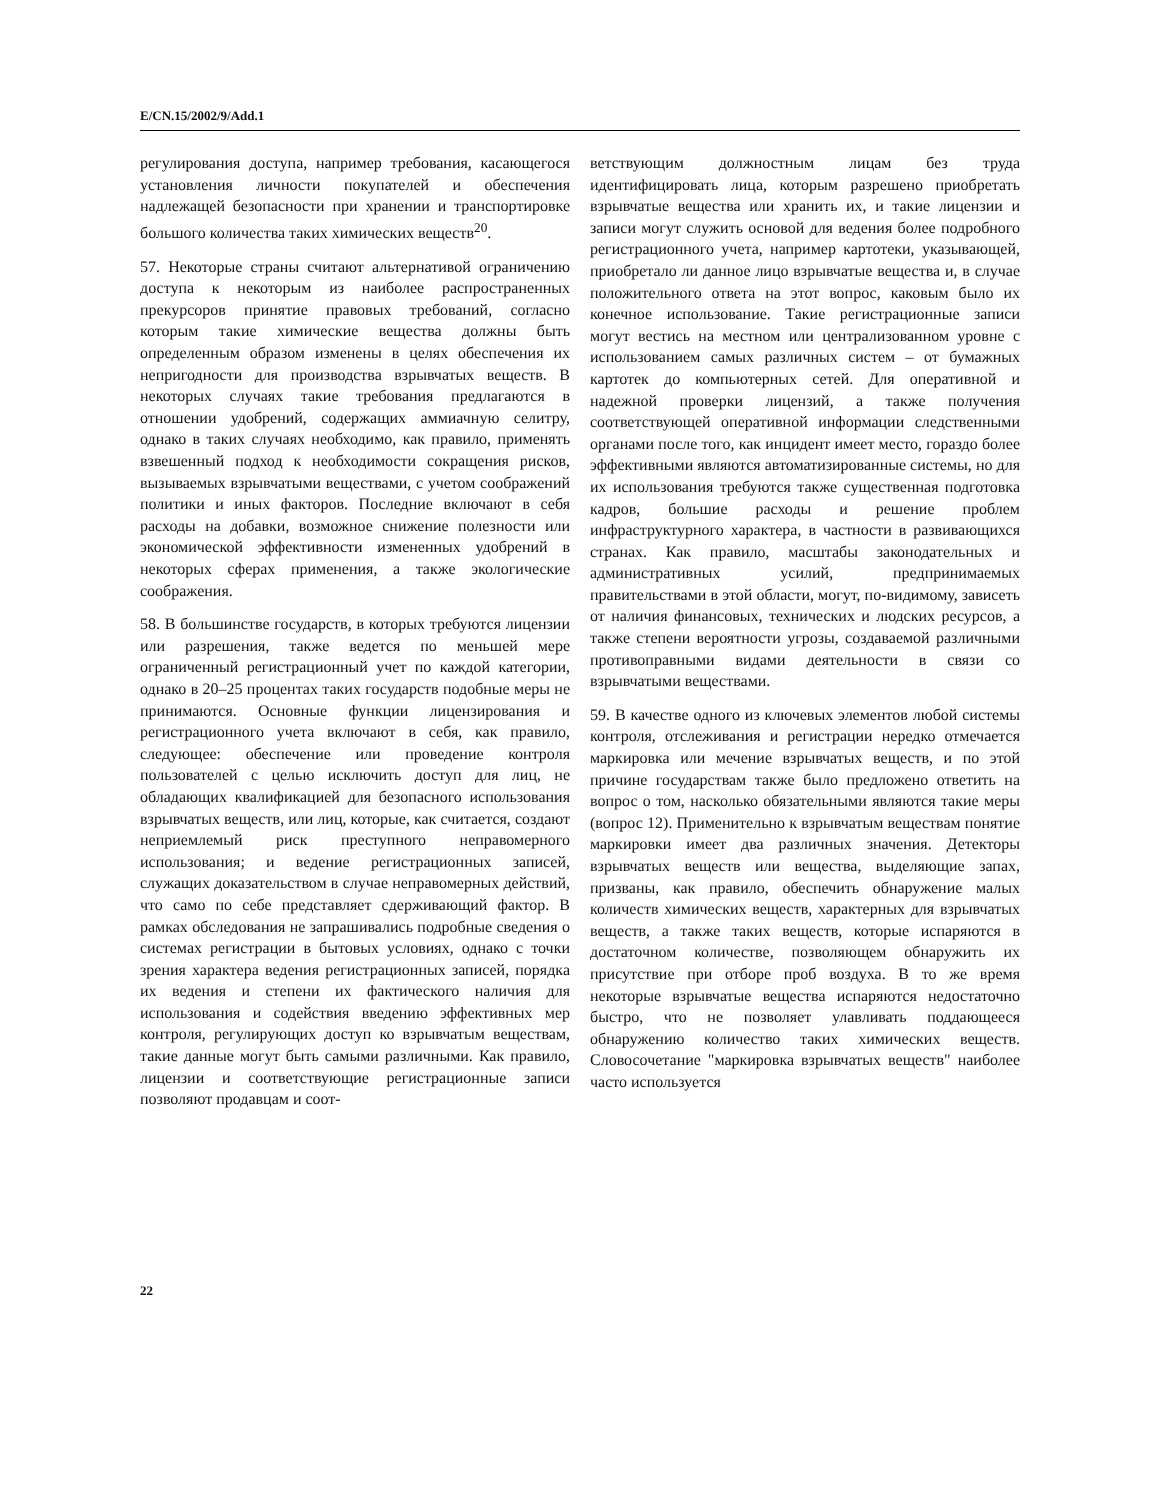E/CN.15/2002/9/Add.1
регулирования доступа, например требования, касающегося установления личности покупателей и обеспечения надлежащей безопасности при хранении и транспортировке большого количества таких химических веществ<sup>20</sup>.
57. Некоторые страны считают альтернативой ограничению доступа к некоторым из наиболее распространенных прекурсоров принятие правовых требований, согласно которым такие химические вещества должны быть определенным образом изменены в целях обеспечения их непригодности для производства взрывчатых веществ. В некоторых случаях такие требования предлагаются в отношении удобрений, содержащих аммиачную селитру, однако в таких случаях необходимо, как правило, применять взвешенный подход к необходимости сокращения рисков, вызываемых взрывчатыми веществами, с учетом соображений политики и иных факторов. Последние включают в себя расходы на добавки, возможное снижение полезности или экономической эффективности измененных удобрений в некоторых сферах применения, а также экологические соображения.
58. В большинстве государств, в которых требуются лицензии или разрешения, также ведется по меньшей мере ограниченный регистрационный учет по каждой категории, однако в 20–25 процентах таких государств подобные меры не принимаются. Основные функции лицензирования и регистрационного учета включают в себя, как правило, следующее: обеспечение или проведение контроля пользователей с целью исключить доступ для лиц, не обладающих квалификацией для безопасного использования взрывчатых веществ, или лиц, которые, как считается, создают неприемлемый риск преступного неправомерного использования; и ведение регистрационных записей, служащих доказательством в случае неправомерных действий, что само по себе представляет сдерживающий фактор. В рамках обследования не запрашивались подробные сведения о системах регистрации в бытовых условиях, однако с точки зрения характера ведения регистрационных записей, порядка их ведения и степени их фактического наличия для использования и содействия введению эффективных мер контроля, регулирующих доступ ко взрывчатым веществам, такие данные могут быть самыми различными. Как правило, лицензии и соответствующие регистрационные записи позволяют продавцам и соот-
ветствующим должностным лицам без труда идентифицировать лица, которым разрешено приобретать взрывчатые вещества или хранить их, и такие лицензии и записи могут служить основой для ведения более подробного регистрационного учета, например картотеки, указывающей, приобретало ли данное лицо взрывчатые вещества и, в случае положительного ответа на этот вопрос, каковым было их конечное использование. Такие регистрационные записи могут вестись на местном или централизованном уровне с использованием самых различных систем – от бумажных картотек до компьютерных сетей. Для оперативной и надежной проверки лицензий, а также получения соответствующей оперативной информации следственными органами после того, как инцидент имеет место, гораздо более эффективными являются автоматизированные системы, но для их использования требуются также существенная подготовка кадров, большие расходы и решение проблем инфраструктурного характера, в частности в развивающихся странах. Как правило, масштабы законодательных и административных усилий, предпринимаемых правительствами в этой области, могут, по-видимому, зависеть от наличия финансовых, технических и людских ресурсов, а также степени вероятности угрозы, создаваемой различными противоправными видами деятельности в связи со взрывчатыми веществами.
59. В качестве одного из ключевых элементов любой системы контроля, отслеживания и регистрации нередко отмечается маркировка или мечение взрывчатых веществ, и по этой причине государствам также было предложено ответить на вопрос о том, насколько обязательными являются такие меры (вопрос 12). Применительно к взрывчатым веществам понятие маркировки имеет два различных значения. Детекторы взрывчатых веществ или вещества, выделяющие запах, призваны, как правило, обеспечить обнаружение малых количеств химических веществ, характерных для взрывчатых веществ, а также таких веществ, которые испаряются в достаточном количестве, позволяющем обнаружить их присутствие при отборе проб воздуха. В то же время некоторые взрывчатые вещества испаряются недостаточно быстро, что не позволяет улавливать поддающееся обнаружению количество таких химических веществ. Словосочетание "маркировка взрывчатых веществ" наиболее часто используется
22